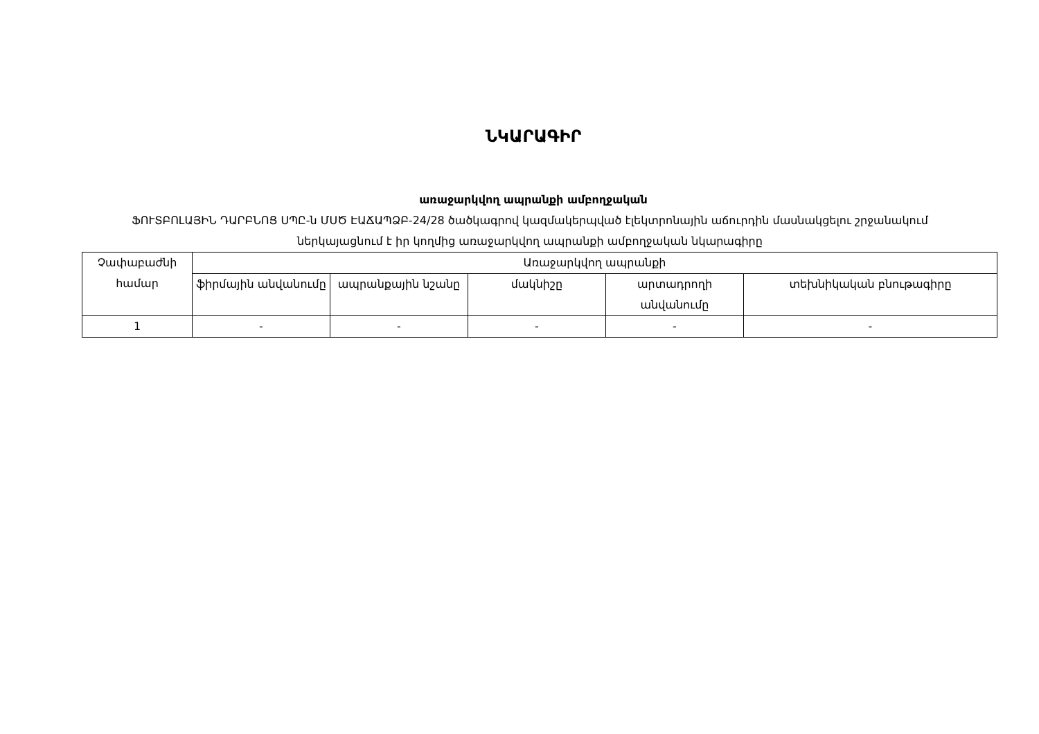ՆԿԱՐԱԳԻՐ
առաջարկվող ապրանքի ամբողջական
ՖՈՒՏԲՈԼԱՅԻՆ ԴԱՐԲՆՈՑ ՍՊԸ-ն ՄՍԾ ԷԱՃԱՊՁԲ-24/28 ծածկագրով կազմակերպված էլեկտրոնային աճուրդին մասնակցելու շրջանակում ներկայացնում է իր կողմից առաջարկվող ապրանքի ամբողջական նկարագիրը
| Չափաբաժնի համար | Առաջարկվող ապրանքի | | | | |
| --- | --- | --- | --- | --- | --- |
| | ֆիրմային անվանումը | ապրանքային նշանը | մակնիշը | արտադրողի անվանումը | տեխնիկական բնութագիրը |
| 1 | - | - | - | - | - |